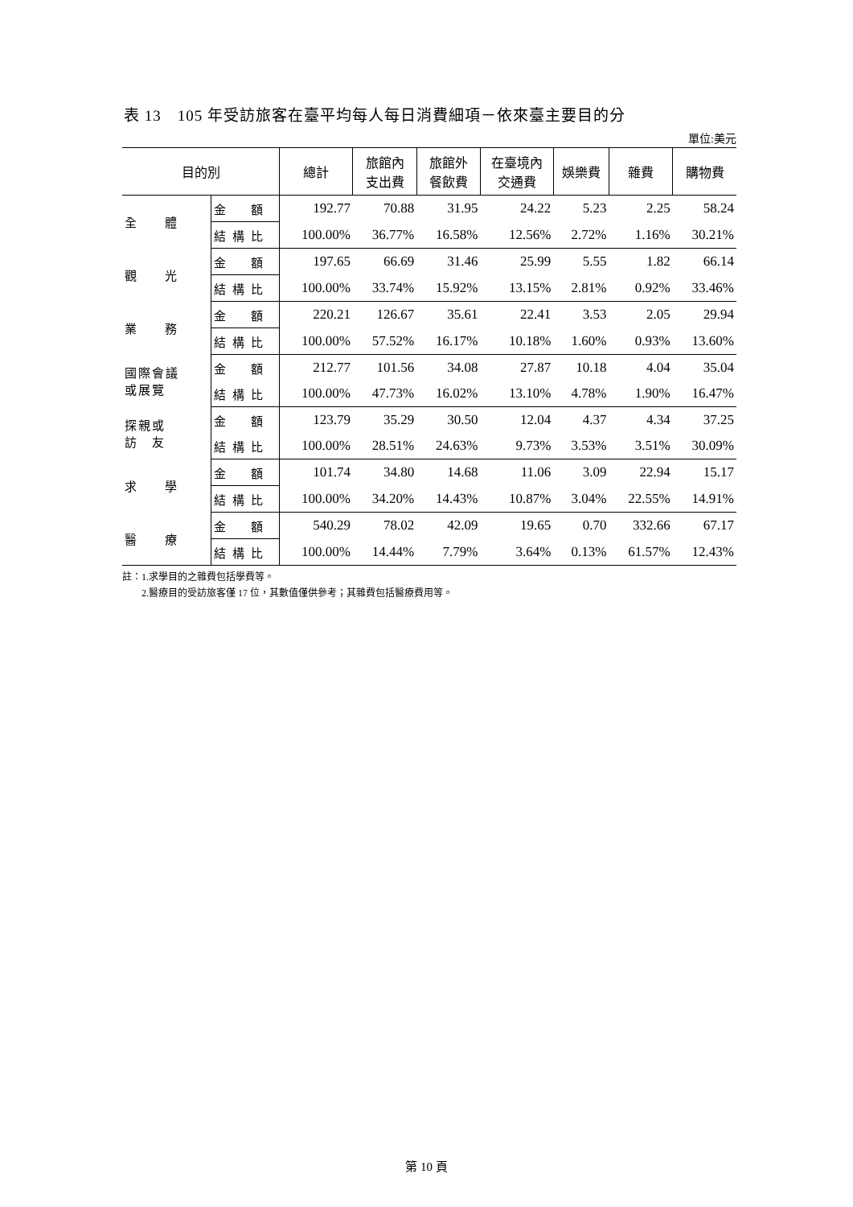表 13　105 年受訪旅客在臺平均每人每日消費細項－依來臺主要目的分
單位:美元
| 目的別 | | 總計 | 旅館內 支出費 | 旅館外 餐飲費 | 在臺境內 交通費 | 娛樂費 | 雜費 | 購物費 |
| --- | --- | --- | --- | --- | --- | --- | --- | --- |
| 全 體 | 金 額 | 192.77 | 70.88 | 31.95 | 24.22 | 5.23 | 2.25 | 58.24 |
| | 結構比 | 100.00% | 36.77% | 16.58% | 12.56% | 2.72% | 1.16% | 30.21% |
| 觀 光 | 金 額 | 197.65 | 66.69 | 31.46 | 25.99 | 5.55 | 1.82 | 66.14 |
| | 結構比 | 100.00% | 33.74% | 15.92% | 13.15% | 2.81% | 0.92% | 33.46% |
| 業 務 | 金 額 | 220.21 | 126.67 | 35.61 | 22.41 | 3.53 | 2.05 | 29.94 |
| | 結構比 | 100.00% | 57.52% | 16.17% | 10.18% | 1.60% | 0.93% | 13.60% |
| 國際會議 或展覽 | 金 額 | 212.77 | 101.56 | 34.08 | 27.87 | 10.18 | 4.04 | 35.04 |
| | 結構比 | 100.00% | 47.73% | 16.02% | 13.10% | 4.78% | 1.90% | 16.47% |
| 探親或 訪 友 | 金 額 | 123.79 | 35.29 | 30.50 | 12.04 | 4.37 | 4.34 | 37.25 |
| | 結構比 | 100.00% | 28.51% | 24.63% | 9.73% | 3.53% | 3.51% | 30.09% |
| 求 學 | 金 額 | 101.74 | 34.80 | 14.68 | 11.06 | 3.09 | 22.94 | 15.17 |
| | 結構比 | 100.00% | 34.20% | 14.43% | 10.87% | 3.04% | 22.55% | 14.91% |
| 醫 療 | 金 額 | 540.29 | 78.02 | 42.09 | 19.65 | 0.70 | 332.66 | 67.17 |
| | 結構比 | 100.00% | 14.44% | 7.79% | 3.64% | 0.13% | 61.57% | 12.43% |
註：1.求學目的之雜費包括學費等。
  2.醫療目的受訪旅客僅 17 位，其數值僅供參考；其雜費包括醫療費用等。
第 10 頁